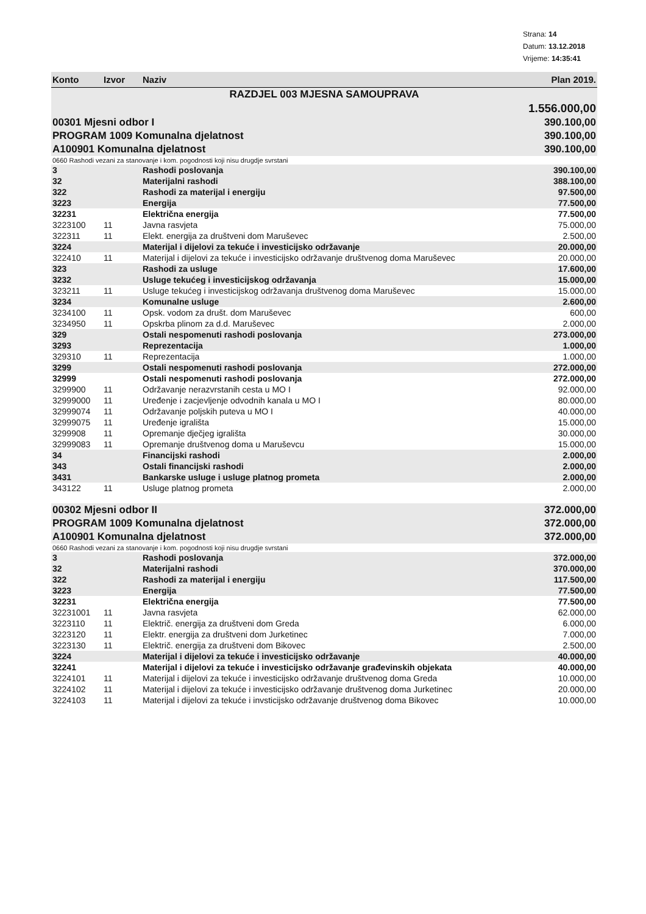Strana: 14
Datum: 13.12.2018
Vrijeme: 14:35:41
| Konto | Izvor | Naziv | Plan 2019. |
| --- | --- | --- | --- |
| RAZDJEL 003 MJESNA SAMOUPRAVA | | | |
| | | | 1.556.000,00 |
| 00301 Mjesni odbor I | | | 390.100,00 |
| PROGRAM 1009 Komunalna djelatnost | | | 390.100,00 |
| A100901 Komunalna djelatnost | | | 390.100,00 |
| 0660 Rashodi vezani za stanovanje i kom. pogodnosti koji nisu drugdje svrstani | | | |
| 3 | | Rashodi poslovanja | 390.100,00 |
| 32 | | Materijalni rashodi | 388.100,00 |
| 322 | | Rashodi za materijal i energiju | 97.500,00 |
| 3223 | | Energija | 77.500,00 |
| 32231 | | Električna energija | 77.500,00 |
| 3223100 | 11 | Javna rasvjeta | 75.000,00 |
| 322311 | 11 | Elekt. energija za društveni dom Maruševec | 2.500,00 |
| 3224 | | Materijal i dijelovi za tekuće i investicijsko održavanje | 20.000,00 |
| 322410 | 11 | Materijal i dijelovi za tekuće i investicijsko održavanje društvenog doma Maruševec | 20.000,00 |
| 323 | | Rashodi za usluge | 17.600,00 |
| 3232 | | Usluge tekućeg i investicijskog održavanja | 15.000,00 |
| 323211 | 11 | Usluge tekućeg i investicijskog održavanja društvenog doma Maruševec | 15.000,00 |
| 3234 | | Komunalne usluge | 2.600,00 |
| 3234100 | 11 | Opsk. vodom za društ. dom Maruševec | 600,00 |
| 3234950 | 11 | Opskrba plinom za d.d. Maruševec | 2.000,00 |
| 329 | | Ostali nespomenuti rashodi poslovanja | 273.000,00 |
| 3293 | | Reprezentacija | 1.000,00 |
| 329310 | 11 | Reprezentacija | 1.000,00 |
| 3299 | | Ostali nespomenuti rashodi poslovanja | 272.000,00 |
| 32999 | | Ostali nespomenuti rashodi poslovanja | 272.000,00 |
| 3299900 | 11 | Održavanje nerazvrstanih cesta u MO I | 92.000,00 |
| 32999000 | 11 | Uređenje i zacjevljenje odvodnih kanala u MO I | 80.000,00 |
| 32999074 | 11 | Održavanje poljskih puteva u MO I | 40.000,00 |
| 32999075 | 11 | Uređenje igrališta | 15.000,00 |
| 3299908 | 11 | Opremanje dječjeg igrališta | 30.000,00 |
| 32999083 | 11 | Opremanje društvenog doma u Maruševcu | 15.000,00 |
| 34 | | Financijski rashodi | 2.000,00 |
| 343 | | Ostali financijski rashodi | 2.000,00 |
| 3431 | | Bankarske usluge i usluge platnog prometa | 2.000,00 |
| 343122 | 11 | Usluge platnog prometa | 2.000,00 |
| 00302 Mjesni odbor II | | | 372.000,00 |
| PROGRAM 1009 Komunalna djelatnost | | | 372.000,00 |
| A100901 Komunalna djelatnost | | | 372.000,00 |
| 0660 Rashodi vezani za stanovanje i kom. pogodnosti koji nisu drugdje svrstani | | | |
| 3 | | Rashodi poslovanja | 372.000,00 |
| 32 | | Materijalni rashodi | 370.000,00 |
| 322 | | Rashodi za materijal i energiju | 117.500,00 |
| 3223 | | Energija | 77.500,00 |
| 32231 | | Električna energija | 77.500,00 |
| 32231001 | 11 | Javna rasvjeta | 62.000,00 |
| 3223110 | 11 | Električ. energija za društveni dom Greda | 6.000,00 |
| 3223120 | 11 | Elektr. energija za društveni dom Jurketinec | 7.000,00 |
| 3223130 | 11 | Električ. energija za društveni dom Bikovec | 2.500,00 |
| 3224 | | Materijal i dijelovi za tekuće i investicijsko održavanje | 40.000,00 |
| 32241 | | Materijal i dijelovi za tekuće i investicijsko održavanje građevinskih objekata | 40.000,00 |
| 3224101 | 11 | Materijal i dijelovi za tekuće i investicijsko održavanje društvenog doma Greda | 10.000,00 |
| 3224102 | 11 | Materijal i dijelovi za tekuće i investicijsko održavanje društvenog doma Jurketinec | 20.000,00 |
| 3224103 | 11 | Materijal i dijelovi za tekuće i invsticijsko održavanje društvenog doma Bikovec | 10.000,00 |